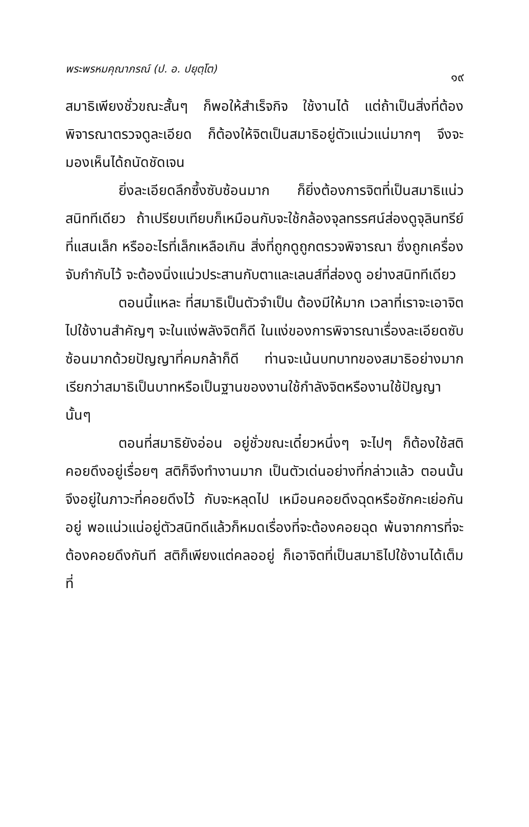พระพรหมคุณาภรณ์ (ป. อ. ปยุตฺโต) ๑๙
สมาธิเพียงชั่วขณะสั้นๆ ก็พอให้สำเร็จกิจ ใช้งานได้ แต่ถ้าเป็นสิ่งที่ต้องพิจารณาตรวจดูละเอียด ก็ต้องให้จิตเป็นสมาธิอยู่ตัวแน่วแน่มากๆ จึงจะมองเห็นได้ถนัดชัดเจน
ยิ่งละเอียดลึกซึ้งซับซ้อนมาก ก็ยิ่งต้องการจิตที่เป็นสมาธิแน่วสนิททีเดียว ถ้าเปรียบเทียบก็เหมือนกับจะใช้กล้องจุลทรรศน์ส่องดูจุลินทรีย์ที่แสนเล็ก หรืออะไรที่เล็กเหลือเกิน สิ่งที่ถูกดูถูกตรวจพิจารณา ซึ่งถูกเครื่องจับกำกับไว้ จะต้องนิ่งแน่วประสานกับตาและเลนส์ที่ส่องดู อย่างสนิททีเดียว
ตอนนี้แหละ ที่สมาธิเป็นตัวจำเป็น ต้องมีให้มาก เวลาที่เราจะเอาจิตไปใช้งานสำคัญๆ จะในแง่พลังจิตก็ดี ในแง่ของการพิจารณาเรื่องละเอียดซับซ้อนมากด้วยปัญญาที่คมกล้าก็ดี ท่านจะเน้นบทบาทของสมาธิอย่างมาก เรียกว่าสมาธิเป็นบาทหรือเป็นฐานของงานใช้กำลังจิตหรืองานใช้ปัญญานั้นๆ
ตอนที่สมาธิยังอ่อน อยู่ชั่วขณะเดี๋ยวหนึ่งๆ จะไปๆ ก็ต้องใช้สติคอยดึงอยู่เรื่อยๆ สติก็จึงทำงานมาก เป็นตัวเด่นอย่างที่กล่าวแล้ว ตอนนั้นจึงอยู่ในภาวะที่คอยดึงไว้ กับจะหลุดไป เหมือนคอยดึงฉุดหรือชักคะเย่อกันอยู่ พอแน่วแน่อยู่ตัวสนิทดีแล้วก็หมดเรื่องที่จะต้องคอยฉุด พ้นจากการที่จะต้องคอยดึงกันที สติก็เพียงแต่คลออยู่ ก็เอาจิตที่เป็นสมาธิไปใช้งานได้เต็มที่